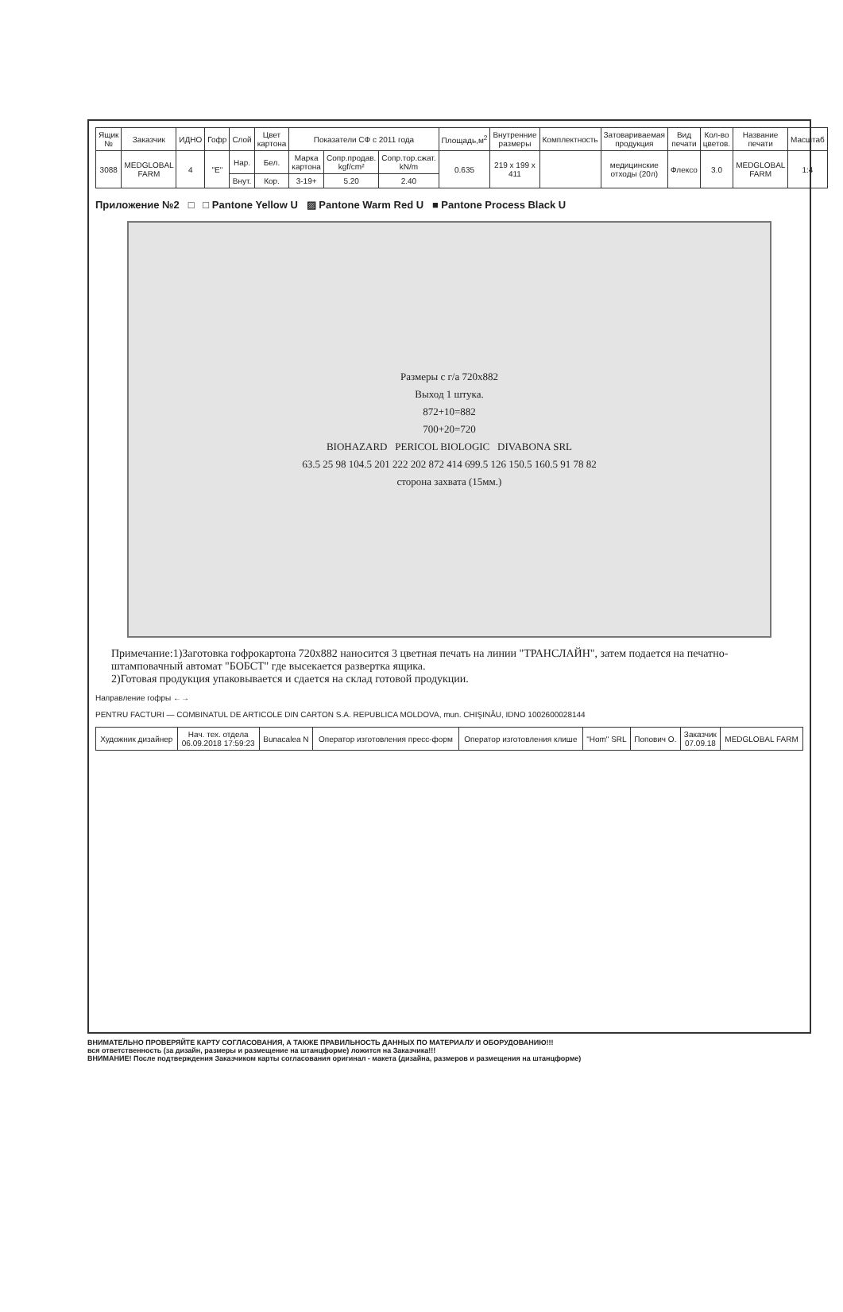| Ящик № | Заказчик | ИДНО | Гофр | Слой | Цвет картона | Показатели СФ с 2011 года | | | Площадь,м<sup>2</sup> | Внутренние размеры | Комплектность | Затовариваемая продукция | Вид печати | Кол-во цветов. | Название печати | Масштаб |
| --- | --- | --- | --- | --- | --- | --- | --- | --- | --- | --- | --- | --- | --- | --- | --- | --- |
| 3088 | MEDGLOBAL FARM | 4 | "Е" | Нар. | Бел. | Марка картона | Сопр.продав. kgf/cm² | Сопр.тор.сжат. kN/m | 0.635 | 219 x 199 x 411 | | медицинские отходы (20л) | Флексо | 3.0 | MEDGLOBAL FARM | 1:4 |
| | | | | Внут. | Кор. | 3-19+ | 5.20 | 2.40 | | | | | | | | |
Приложение №2 □ □ Pantone Yellow U ▨ Pantone Warm Red U ■ Pantone Process Black U
Размеры с г/а 720х882
Выход 1 штука.
872+10=882
700+20=720
BIOHAZARD PERICOL BIOLOGIC DIVABONA SRL
63.5 25 98 104.5 201 222 202 872 414 699.5 126 150.5 160.5 91 78 82
сторона захвата (15мм.)
Примечание:1)Заготовка гофрокартона 720х882 наносится 3 цветная печать на линии "ТРАНСЛАЙН", затем подается на печатно-штамповачный автомат "БОБСТ" где высекается развертка ящика.
2)Готовая продукция упаковывается и сдается на склад готовой продукции.
Направление гофры ←→
PENTRU FACTURI — COMBINATUL DE ARTICOLE DIN CARTON S.A. REPUBLICA MOLDOVA, mun. CHIŞINĂU, IDNO 1002600028144
| Художник дизайнер | Нач. тех. отдела 06.09.2018 17:59:23 | Bunacalea N | Оператор изготовления пресс-форм | Оператор изготовления клише | "Hom" SRL | Попович О. | Заказчик 07.09.18 | MEDGLOBAL FARM |
ВНИМАТЕЛЬНО ПРОВЕРЯЙТЕ КАРТУ СОГЛАСОВАНИЯ, А ТАКЖЕ ПРАВИЛЬНОСТЬ ДАННЫХ ПО МАТЕРИАЛУ И ОБОРУДОВАНИЮ!!!
вся ответственность (за дизайн, размеры и размещение на штанцформе) ложится на Заказчика!!!
ВНИМАНИЕ! После подтверждения Заказчиком карты согласования оригинал - макета (дизайна, размеров и размещения на штанцформе)